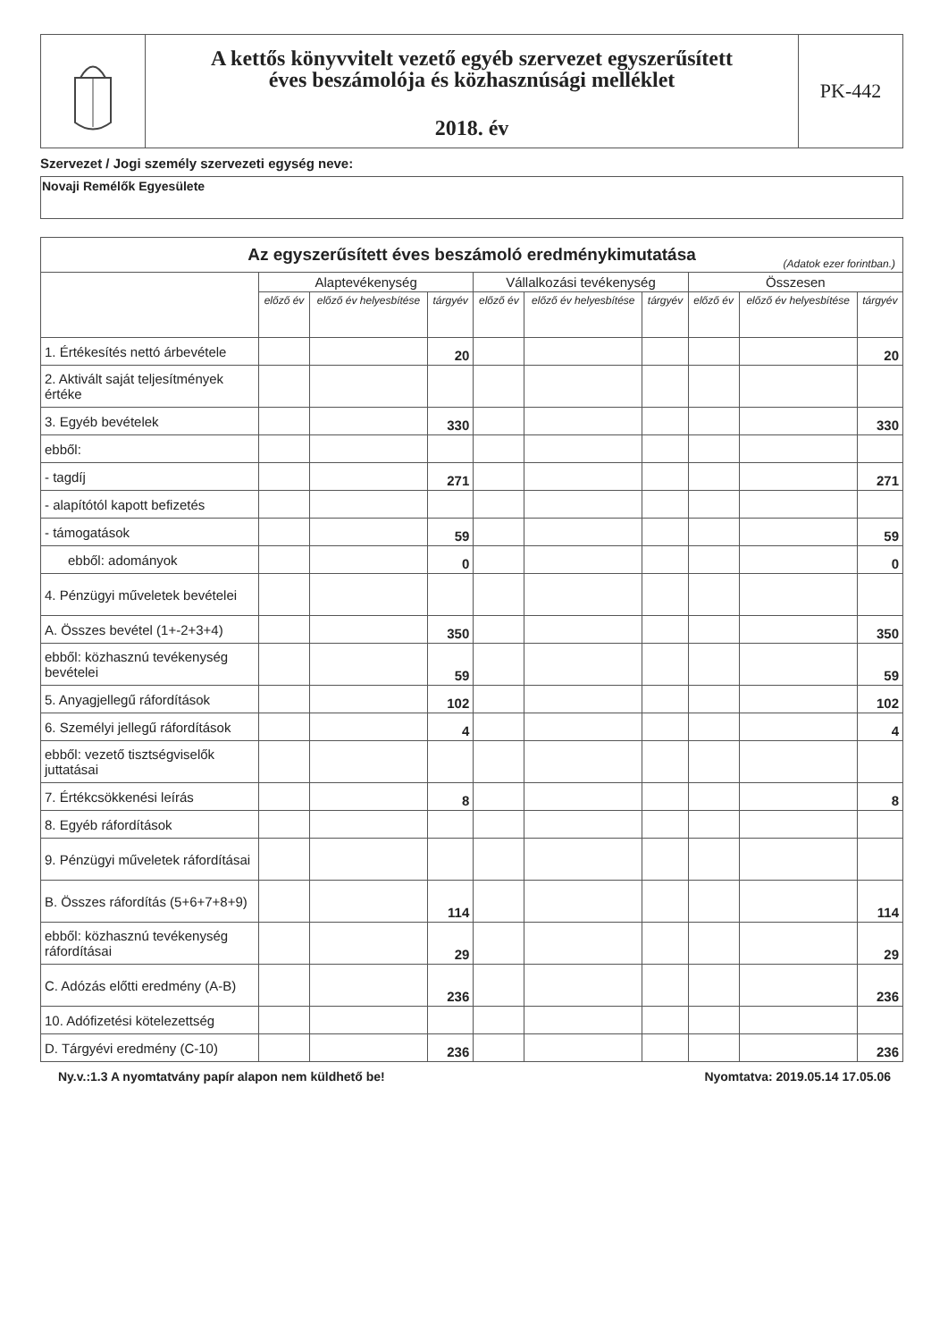A kettős könyvvitelt vezető egyéb szervezet egyszerűsített
éves beszámolója és közhasznúsági melléklet
2018. év
PK-442
Szervezet / Jogi személy szervezeti egység neve:
Novaji Remélők Egyesülete
| Az egyszerűsített éves beszámoló eredménykimutatása (Adatok ezer forintban.) | | | | | | | | | |
| | Alaptevékenység | | | Vállalkozási tevékenység | | | Összesen | | |
| | előző év | előző év helyesbítése | tárgyév | előző év | előző év helyesbítése | tárgyév | előző év | előző év helyesbítése | tárgyév |
| 1. Értékesítés nettó árbevétele | | | 20 | | | | | | 20 |
| 2. Aktivált saját teljesítmények értéke | | | | | | | | | |
| 3. Egyéb bevételek | | | 330 | | | | | | 330 |
| ebből: | | | | | | | | | |
| - tagdíj | | | 271 | | | | | | 271 |
| - alapítótól kapott befizetés | | | | | | | | | |
| - támogatások | | | 59 | | | | | | 59 |
| ebből: adományok | | | 0 | | | | | | 0 |
| 4. Pénzügyi műveletek bevételei | | | | | | | | | |
| A. Összes bevétel (1+-2+3+4) | | | 350 | | | | | | 350 |
| ebből: közhasznú tevékenység bevételei | | | 59 | | | | | | 59 |
| 5. Anyagjellegű ráfordítások | | | 102 | | | | | | 102 |
| 6. Személyi jellegű ráfordítások | | | 4 | | | | | | 4 |
| ebből: vezető tisztségviselők juttatásai | | | | | | | | | |
| 7. Értékcsökkenési leírás | | | 8 | | | | | | 8 |
| 8. Egyéb ráfordítások | | | | | | | | | |
| 9. Pénzügyi műveletek ráfordításai | | | | | | | | | |
| B. Összes ráfordítás (5+6+7+8+9) | | | 114 | | | | | | 114 |
| ebből: közhasznú tevékenység ráfordításai | | | 29 | | | | | | 29 |
| C. Adózás előtti eredmény (A-B) | | | 236 | | | | | | 236 |
| 10. Adófizetési kötelezettség | | | | | | | | | |
| D. Tárgyévi eredmény (C-10) | | | 236 | | | | | | 236 |
Ny.v.:1.3 A nyomtatvány papír alapon nem küldhető be! Nyomtatva: 2019.05.14 17.05.06